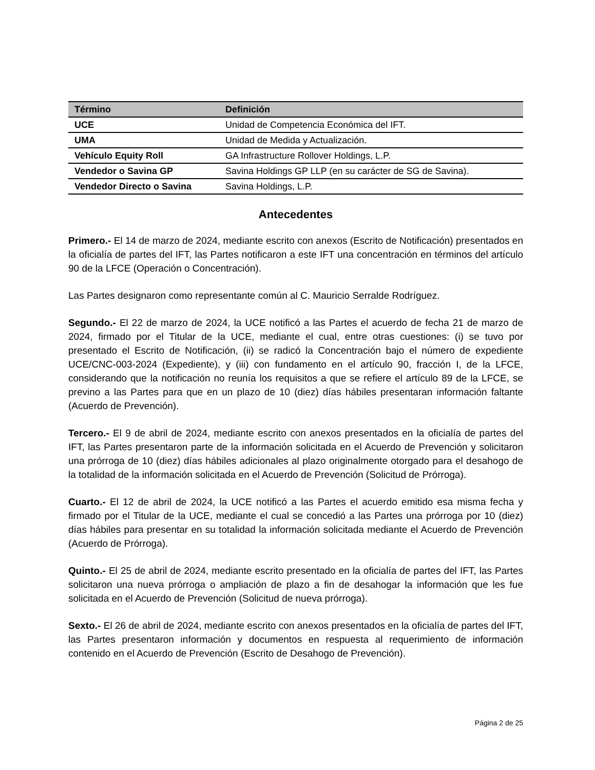| Término | Definición |
| --- | --- |
| UCE | Unidad de Competencia Económica del IFT. |
| UMA | Unidad de Medida y Actualización. |
| Vehículo Equity Roll | GA Infrastructure Rollover Holdings, L.P. |
| Vendedor o Savina GP | Savina Holdings GP LLP (en su carácter de SG de Savina). |
| Vendedor Directo o Savina | Savina Holdings, L.P. |
Antecedentes
Primero.- El 14 de marzo de 2024, mediante escrito con anexos (Escrito de Notificación) presentados en la oficialía de partes del IFT, las Partes notificaron a este IFT una concentración en términos del artículo 90 de la LFCE (Operación o Concentración).
Las Partes designaron como representante común al C. Mauricio Serralde Rodríguez.
Segundo.- El 22 de marzo de 2024, la UCE notificó a las Partes el acuerdo de fecha 21 de marzo de 2024, firmado por el Titular de la UCE, mediante el cual, entre otras cuestiones: (i) se tuvo por presentado el Escrito de Notificación, (ii) se radicó la Concentración bajo el número de expediente UCE/CNC-003-2024 (Expediente), y (iii) con fundamento en el artículo 90, fracción I, de la LFCE, considerando que la notificación no reunía los requisitos a que se refiere el artículo 89 de la LFCE, se previno a las Partes para que en un plazo de 10 (diez) días hábiles presentaran información faltante (Acuerdo de Prevención).
Tercero.- El 9 de abril de 2024, mediante escrito con anexos presentados en la oficialía de partes del IFT, las Partes presentaron parte de la información solicitada en el Acuerdo de Prevención y solicitaron una prórroga de 10 (diez) días hábiles adicionales al plazo originalmente otorgado para el desahogo de la totalidad de la información solicitada en el Acuerdo de Prevención (Solicitud de Prórroga).
Cuarto.- El 12 de abril de 2024, la UCE notificó a las Partes el acuerdo emitido esa misma fecha y firmado por el Titular de la UCE, mediante el cual se concedió a las Partes una prórroga por 10 (diez) días hábiles para presentar en su totalidad la información solicitada mediante el Acuerdo de Prevención (Acuerdo de Prórroga).
Quinto.- El 25 de abril de 2024, mediante escrito presentado en la oficialía de partes del IFT, las Partes solicitaron una nueva prórroga o ampliación de plazo a fin de desahogar la información que les fue solicitada en el Acuerdo de Prevención (Solicitud de nueva prórroga).
Sexto.- El 26 de abril de 2024, mediante escrito con anexos presentados en la oficialía de partes del IFT, las Partes presentaron información y documentos en respuesta al requerimiento de información contenido en el Acuerdo de Prevención (Escrito de Desahogo de Prevención).
Página 2 de 25